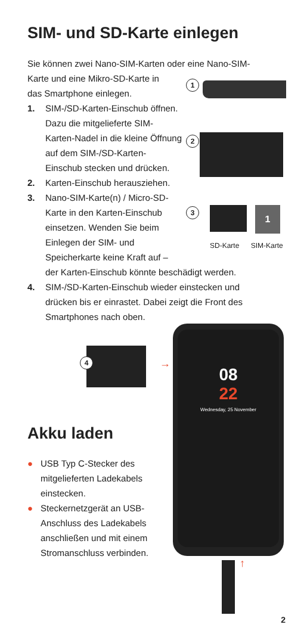SIM- und SD-Karte einlegen
Sie können zwei Nano-SIM-Karten oder eine Nano-SIM-
Karte und eine Mikro-SD-Karte in
das Smartphone einlegen.
1. SIM-/SD-Karten-Einschub öffnen. Dazu die mitgelieferte SIM-Karten-Nadel in die kleine Öffnung auf dem SIM-/SD-Karten-Einschub stecken und drücken.
2. Karten-Einschub herausziehen.
3. Nano-SIM-Karte(n) / Micro-SD-Karte in den Karten-Einschub einsetzen. Wenden Sie beim Einlegen der SIM- und Speicherkarte keine Kraft auf –
der Karten-Einschub könnte beschädigt werden.
4. SIM-/SD-Karten-Einschub wieder einstecken und drücken bis er einrastet. Dabei zeigt die Front des Smartphones nach oben.
1
2
3 1
SD-Karte SIM-Karte
4 →
Akku laden
● USB Typ C-Stecker des mitgelieferten Ladekabels einstecken.
● Steckernetzgerät an USB-Anschluss des Ladekabels anschließen und mit einem Stromanschluss verbinden.
08
22
Wednesday, 25 November
↑
2